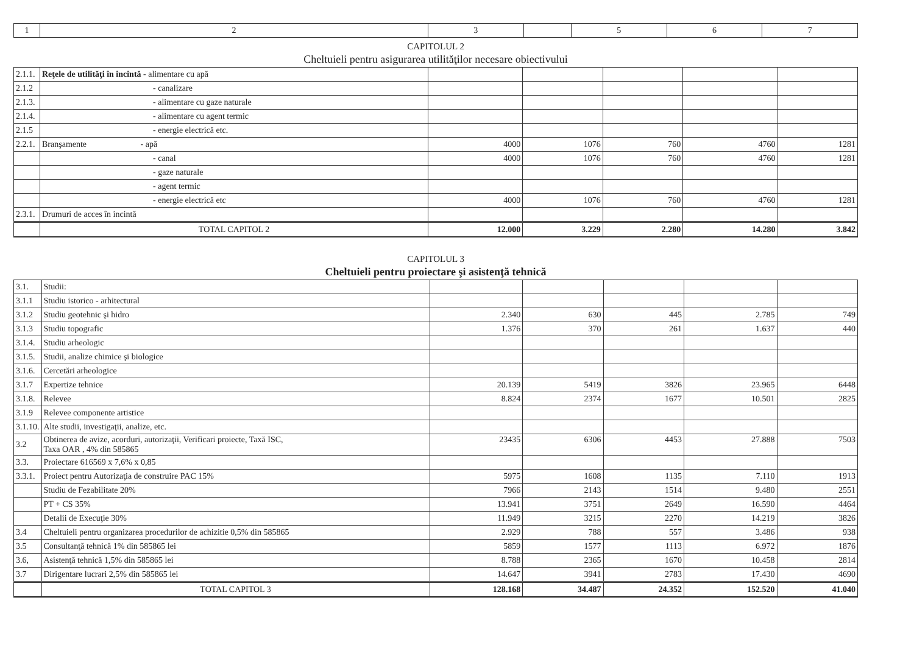| 1 | 2 | 3 | | 5 | 6 | 7 |
| --- | --- | --- | --- | --- | --- | --- |
CAPITOLUL 2
Cheltuieli pentru asigurarea utilităţilor necesare obiectivului
| 2.1.1. | Reţele de utilităţi în incintă - alimentare cu apă | | | | | |
| 2.1.2 | - canalizare | | | | | |
| 2.1.3. | - alimentare cu gaze naturale | | | | | |
| 2.1.4. | - alimentare cu agent termic | | | | | |
| 2.1.5 | - energie electrică etc. | | | | | |
| 2.2.1. | Branşamente - apă | 4000 | 1076 | 760 | 4760 | 1281 |
| | - canal | 4000 | 1076 | 760 | 4760 | 1281 |
| | - gaze naturale | | | | | |
| | - agent termic | | | | | |
| | - energie electrică etc | 4000 | 1076 | 760 | 4760 | 1281 |
| 2.3.1. | Drumuri de acces în incintă | | | | | |
| | TOTAL CAPITOL 2 | 12.000 | 3.229 | 2.280 | 14.280 | 3.842 |
CAPITOLUL 3
Cheltuieli pentru proiectare şi asistenţă tehnică
| 3.1. | Studii: | | | | | |
| 3.1.1 | Studiu istorico - arhitectural | | | | | |
| 3.1.2 | Studiu geotehnic şi hidro | 2.340 | 630 | 445 | 2.785 | 749 |
| 3.1.3 | Studiu topografic | 1.376 | 370 | 261 | 1.637 | 440 |
| 3.1.4. | Studiu arheologic | | | | | |
| 3.1.5. | Studii, analize chimice şi biologice | | | | | |
| 3.1.6. | Cercetări arheologice | | | | | |
| 3.1.7 | Expertize tehnice | 20.139 | 5419 | 3826 | 23.965 | 6448 |
| 3.1.8. | Relevee | 8.824 | 2374 | 1677 | 10.501 | 2825 |
| 3.1.9 | Relevee componente artistice | | | | | |
| 3.1.10. | Alte studii, investigaţii, analize, etc. | | | | | |
| 3.2 | Obtinerea de avize, acorduri, autorizaţii, Verificari proiecte, Taxă ISC, Taxa OAR , 4% din 585865 | 23435 | 6306 | 4453 | 27.888 | 7503 |
| 3.3. | Proiectare 616569 x 7,6% x 0,85 | | | | | |
| 3.3.1. | Proiect pentru Autorizaţia de construire PAC 15% | 5975 | 1608 | 1135 | 7.110 | 1913 |
| | Studiu de Fezabilitate 20% | 7966 | 2143 | 1514 | 9.480 | 2551 |
| | PT + CS 35% | 13.941 | 3751 | 2649 | 16.590 | 4464 |
| | Detalii de Execuţie 30% | 11.949 | 3215 | 2270 | 14.219 | 3826 |
| 3.4 | Cheltuieli pentru organizarea procedurilor de achizitie 0,5% din 585865 | 2.929 | 788 | 557 | 3.486 | 938 |
| 3.5 | Consultanţă tehnică 1% din 585865 lei | 5859 | 1577 | 1113 | 6.972 | 1876 |
| 3.6, | Asistenţă tehnică 1,5% din 585865 lei | 8.788 | 2365 | 1670 | 10.458 | 2814 |
| 3.7 | Dirigentare lucrari 2,5% din 585865 lei | 14.647 | 3941 | 2783 | 17.430 | 4690 |
| | TOTAL CAPITOL 3 | 128.168 | 34.487 | 24.352 | 152.520 | 41.040 |